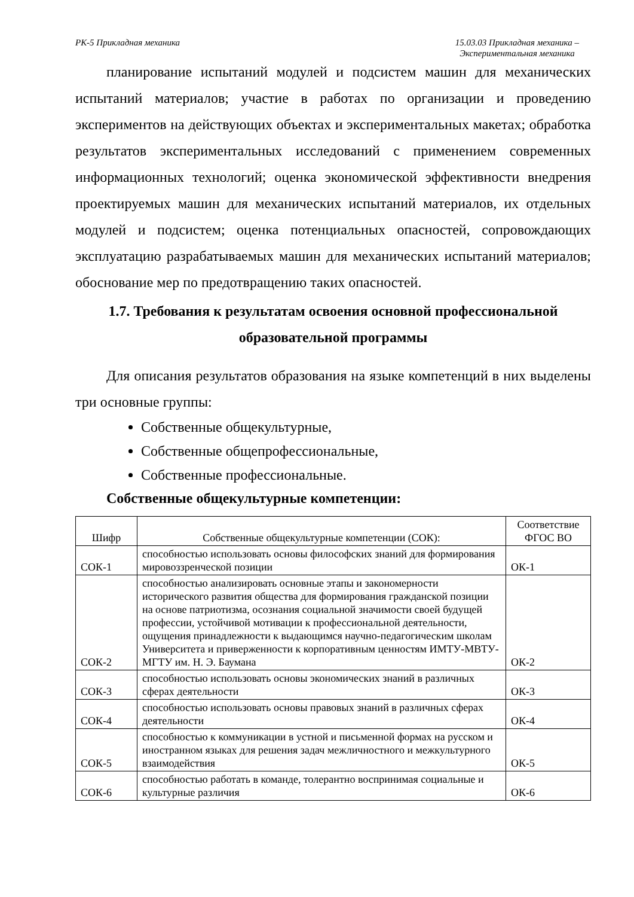РК-5 Прикладная механика 15.03.03 Прикладная механика –
Экспериментальная механика
планирование испытаний модулей и подсистем машин для механических испытаний материалов; участие в работах по организации и проведению экспериментов на действующих объектах и экспериментальных макетах; обработка результатов экспериментальных исследований с применением современных информационных технологий; оценка экономической эффективности внедрения проектируемых машин для механических испытаний материалов, их отдельных модулей и подсистем; оценка потенциальных опасностей, сопровождающих эксплуатацию разрабатываемых машин для механических испытаний материалов; обоснование мер по предотвращению таких опасностей.
1.7. Требования к результатам освоения основной профессиональной образовательной программы
Для описания результатов образования на языке компетенций в них выделены три основные группы:
Собственные общекультурные,
Собственные общепрофессиональные,
Собственные профессиональные.
Собственные общекультурные компетенции:
| Шифр | Собственные общекультурные компетенции (СОК): | Соответствие ФГОС ВО |
| --- | --- | --- |
| СОК-1 | способностью использовать основы философских знаний для формирования мировоззренческой позиции | ОК-1 |
| СОК-2 | способностью анализировать основные этапы и закономерности исторического развития общества для формирования гражданской позиции на основе патриотизма, осознания социальной значимости своей будущей профессии, устойчивой мотивации к профессиональной деятельности, ощущения принадлежности к выдающимся научно-педагогическим школам Университета и приверженности к корпоративным ценностям ИМТУ-МВТУ-МГТУ им. Н. Э. Баумана | ОК-2 |
| СОК-3 | способностью использовать основы экономических знаний в различных сферах деятельности | ОК-3 |
| СОК-4 | способностью использовать основы правовых знаний в различных сферах деятельности | ОК-4 |
| СОК-5 | способностью к коммуникации в устной и письменной формах на русском и иностранном языках для решения задач межличностного и межкультурного взаимодействия | ОК-5 |
| СОК-6 | способностью работать в команде, толерантно воспринимая социальные и культурные различия | ОК-6 |